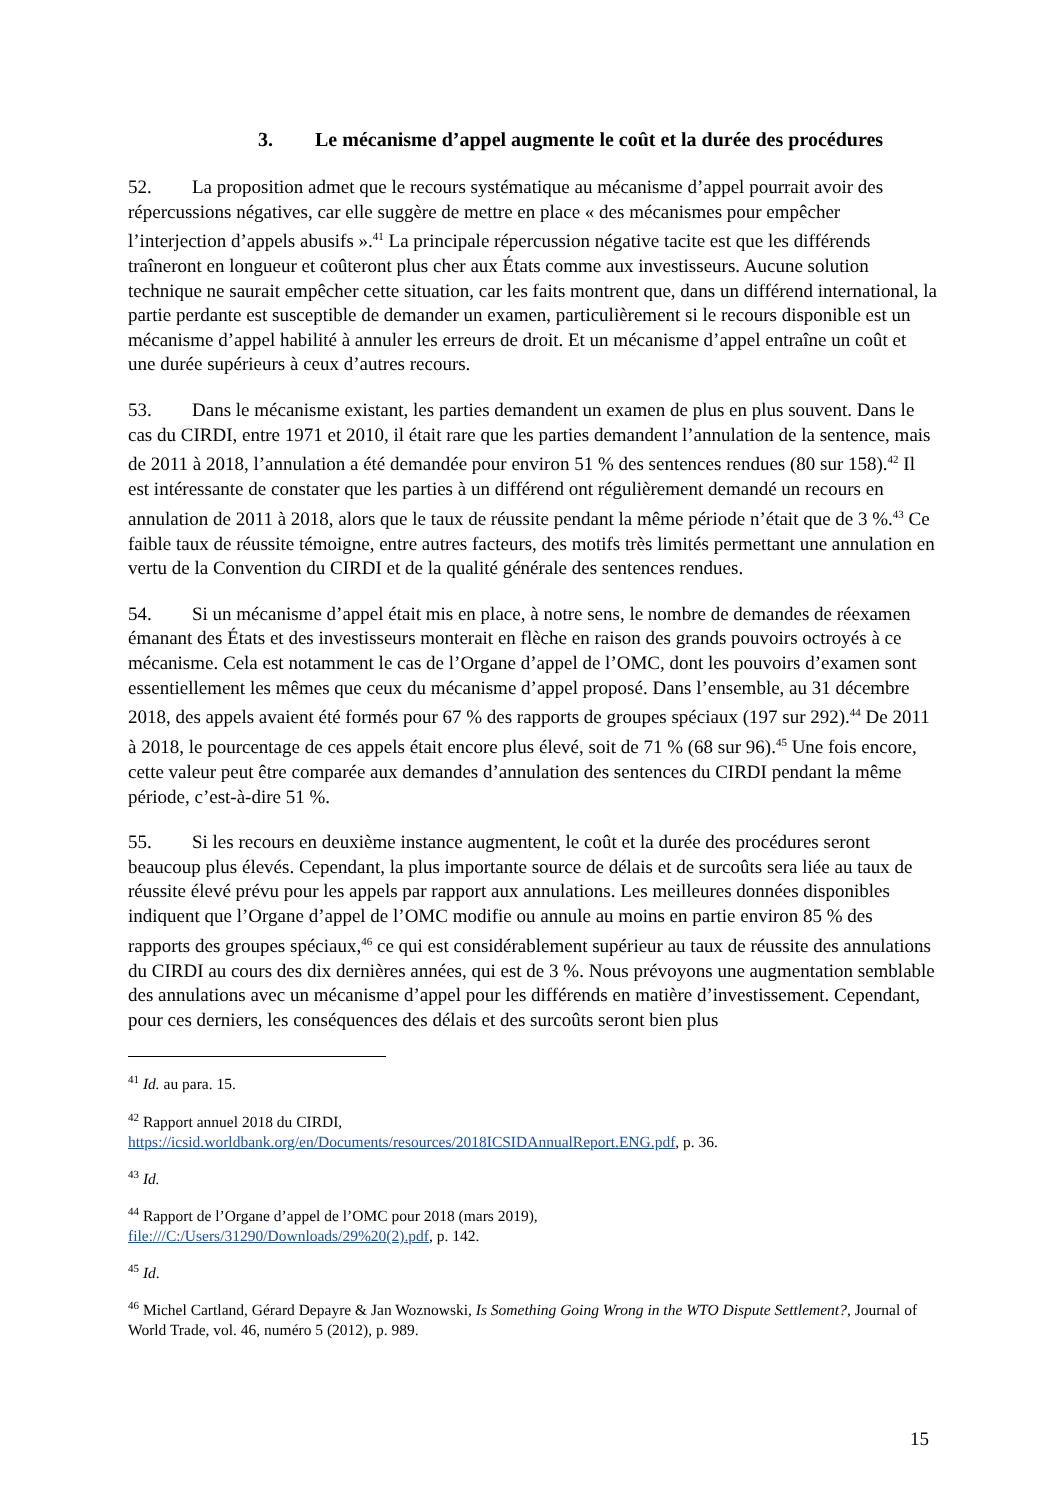3. Le mécanisme d’appel augmente le coût et la durée des procédures
52. La proposition admet que le recours systématique au mécanisme d’appel pourrait avoir des répercussions négatives, car elle suggère de mettre en place « des mécanismes pour empêcher l’interjection d’appels abusifs ».<sup>41</sup> La principale répercussion négative tacite est que les différends traîneront en longueur et coûteront plus cher aux États comme aux investisseurs. Aucune solution technique ne saurait empêcher cette situation, car les faits montrent que, dans un différend international, la partie perdante est susceptible de demander un examen, particulièrement si le recours disponible est un mécanisme d’appel habilité à annuler les erreurs de droit. Et un mécanisme d’appel entraîne un coût et une durée supérieurs à ceux d’autres recours.
53. Dans le mécanisme existant, les parties demandent un examen de plus en plus souvent. Dans le cas du CIRDI, entre 1971 et 2010, il était rare que les parties demandent l’annulation de la sentence, mais de 2011 à 2018, l’annulation a été demandée pour environ 51 % des sentences rendues (80 sur 158).<sup>42</sup> Il est intéressante de constater que les parties à un différend ont régulièrement demandé un recours en annulation de 2011 à 2018, alors que le taux de réussite pendant la même période n’était que de 3 %.<sup>43</sup> Ce faible taux de réussite témoigne, entre autres facteurs, des motifs très limités permettant une annulation en vertu de la Convention du CIRDI et de la qualité générale des sentences rendues.
54. Si un mécanisme d’appel était mis en place, à notre sens, le nombre de demandes de réexamen émanant des États et des investisseurs monterait en flèche en raison des grands pouvoirs octroyés à ce mécanisme. Cela est notamment le cas de l’Organe d’appel de l’OMC, dont les pouvoirs d’examen sont essentiellement les mêmes que ceux du mécanisme d’appel proposé. Dans l’ensemble, au 31 décembre 2018, des appels avaient été formés pour 67 % des rapports de groupes spéciaux (197 sur 292).<sup>44</sup> De 2011 à 2018, le pourcentage de ces appels était encore plus élevé, soit de 71 % (68 sur 96).<sup>45</sup> Une fois encore, cette valeur peut être comparée aux demandes d’annulation des sentences du CIRDI pendant la même période, c’est-à-dire 51 %.
55. Si les recours en deuxième instance augmentent, le coût et la durée des procédures seront beaucoup plus élevés. Cependant, la plus importante source de délais et de surcoûts sera liée au taux de réussite élevé prévu pour les appels par rapport aux annulations. Les meilleures données disponibles indiquent que l’Organe d’appel de l’OMC modifie ou annule au moins en partie environ 85 % des rapports des groupes spéciaux,<sup>46</sup> ce qui est considérablement supérieur au taux de réussite des annulations du CIRDI au cours des dix dernières années, qui est de 3 %. Nous prévoyons une augmentation semblable des annulations avec un mécanisme d’appel pour les différends en matière d’investissement. Cependant, pour ces derniers, les conséquences des délais et des surcoûts seront bien plus
<sup>41</sup> Id. au para. 15.
<sup>42</sup> Rapport annuel 2018 du CIRDI,
https://icsid.worldbank.org/en/Documents/resources/2018ICSIDAnnualReport.ENG.pdf, p. 36.
<sup>43</sup> Id.
<sup>44</sup> Rapport de l’Organe d’appel de l’OMC pour 2018 (mars 2019),
file:///C:/Users/31290/Downloads/29%20(2).pdf, p. 142.
<sup>45</sup> Id.
<sup>46</sup> Michel Cartland, Gérard Depayre & Jan Woznowski, Is Something Going Wrong in the WTO Dispute Settlement?, Journal of World Trade, vol. 46, numéro 5 (2012), p. 989.
15